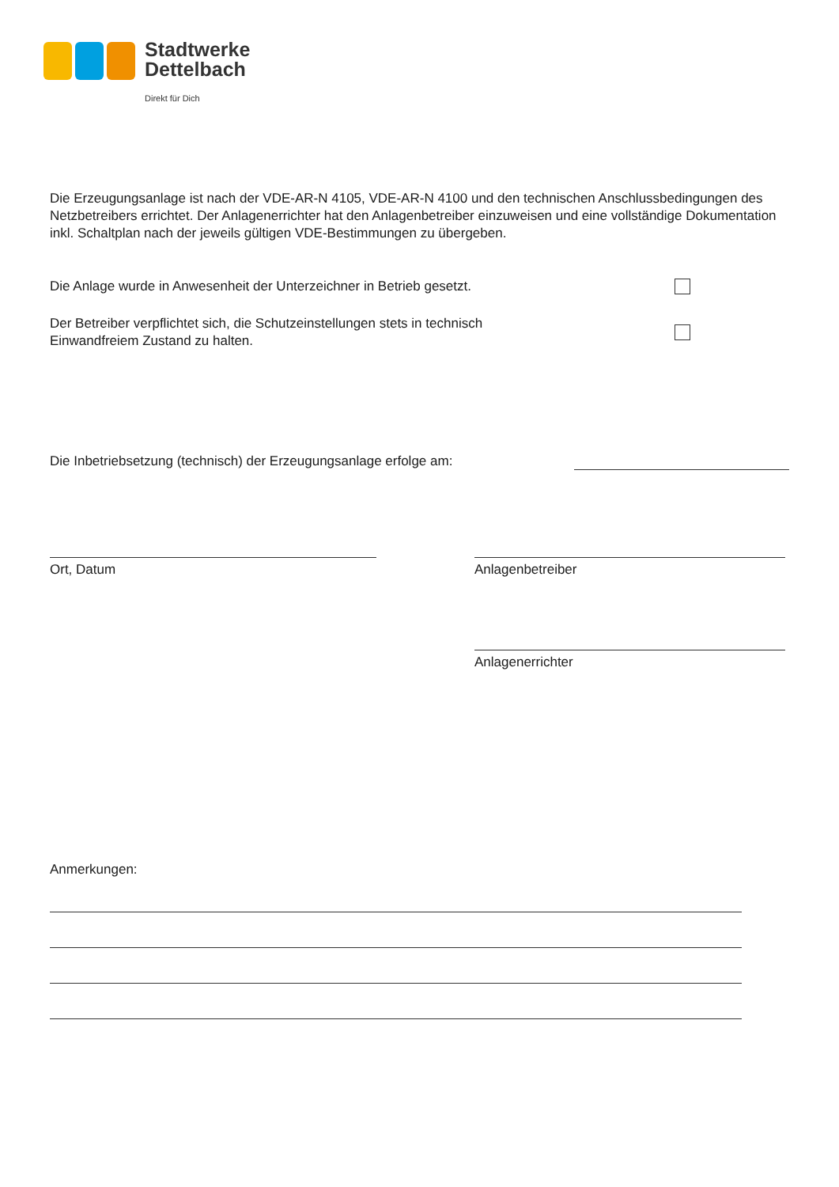Stadtwerke
Dettelbach
Direkt für Dich
Die Erzeugungsanlage ist nach der VDE-AR-N 4105, VDE-AR-N 4100 und den technischen Anschlussbedingungen des Netzbetreibers errichtet. Der Anlagenerrichter hat den Anlagenbetreiber einzuweisen und eine vollständige Dokumentation inkl. Schaltplan nach der jeweils gültigen VDE-Bestimmungen zu übergeben.
Die Anlage wurde in Anwesenheit der Unterzeichner in Betrieb gesetzt.
Der Betreiber verpflichtet sich, die Schutzeinstellungen stets in technisch
Einwandfreiem Zustand zu halten.
Die Inbetriebsetzung (technisch) der Erzeugungsanlage erfolge am:
Ort, Datum Anlagenbetreiber
Anlagenerrichter
Anmerkungen: